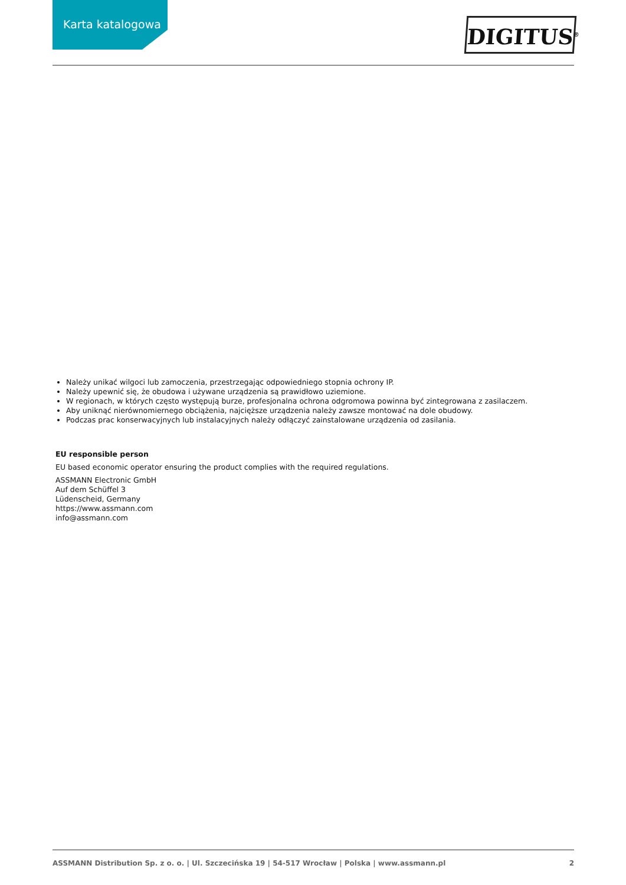Karta katalogowa
DIGITUS<sup>®</sup>
Należy unikać wilgoci lub zamoczenia, przestrzegając odpowiedniego stopnia ochrony IP.
Należy upewnić się, że obudowa i używane urządzenia są prawidłowo uziemione.
W regionach, w których często występują burze, profesjonalna ochrona odgromowa powinna być zintegrowana z zasilaczem.
Aby uniknąć nierównomiernego obciążenia, najcięższe urządzenia należy zawsze montować na dole obudowy.
Podczas prac konserwacyjnych lub instalacyjnych należy odłączyć zainstalowane urządzenia od zasilania.
EU responsible person
EU based economic operator ensuring the product complies with the required regulations.
ASSMANN Electronic GmbH
Auf dem Schüffel 3
Lüdenscheid, Germany
https://www.assmann.com
info@assmann.com
ASSMANN Distribution Sp. z o. o. | Ul. Szczecińska 19 | 54-517 Wrocław | Polska | www.assmann.pl 2